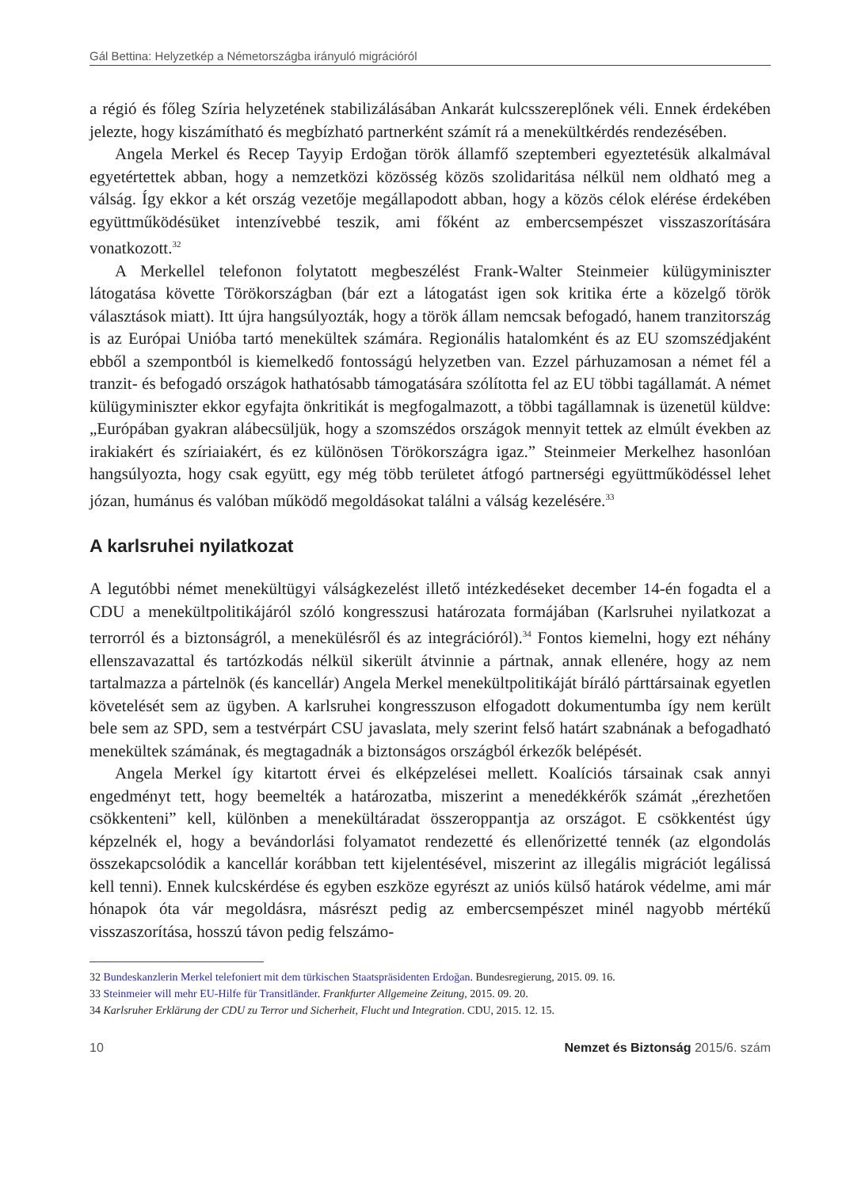Gál Bettina: Helyzetkép a Németországba irányuló migrációról
a régió és főleg Szíria helyzetének stabilizálásában Ankarát kulcsszereplőnek véli. Ennek érdekében jelezte, hogy kiszámítható és megbízható partnerként számít rá a menekültkérdés rendezésében.
Angela Merkel és Recep Tayyip Erdoğan török államfő szeptemberi egyeztetésük alkalmával egyetértettek abban, hogy a nemzetközi közösség közös szolidaritása nélkül nem oldható meg a válság. Így ekkor a két ország vezetője megállapodott abban, hogy a közös célok elérése érdekében együttműködésüket intenzívebbé teszik, ami főként az embercsempészet visszaszorítására vonatkozott.<sup>32</sup>
A Merkellel telefonon folytatott megbeszélést Frank-Walter Steinmeier külügyminiszter látogatása követte Törökországban (bár ezt a látogatást igen sok kritika érte a közelgő török választások miatt). Itt újra hangsúlyozták, hogy a török állam nemcsak befogadó, hanem tranzitország is az Európai Unióba tartó menekültek számára. Regionális hatalomként és az EU szomszédjaként ebből a szempontból is kiemelkedő fontosságú helyzetben van. Ezzel párhuzamosan a német fél a tranzit- és befogadó országok hathatósabb támogatására szólította fel az EU többi tagállamát. A német külügyminiszter ekkor egyfajta önkritikát is megfogalmazott, a többi tagállamnak is üzenetül küldve: „Európában gyakran alábecsüljük, hogy a szomszédos országok mennyit tettek az elmúlt években az irakiakért és szíriaiakért, és ez különösen Törökországra igaz.” Steinmeier Merkelhez hasonlóan hangsúlyozta, hogy csak együtt, egy még több területet átfogó partnerségi együttműködéssel lehet józan, humánus és valóban működő megoldásokat találni a válság kezelésére.<sup>33</sup>
A karlsruhei nyilatkozat
A legutóbbi német menekültügyi válságkezelést illető intézkedéseket december 14-én fogadta el a CDU a menekültpolitikájáról szóló kongresszusi határozata formájában (Karlsruhei nyilatkozat a terrorról és a biztonságról, a menekülésről és az integrációról).<sup>34</sup> Fontos kiemelni, hogy ezt néhány ellenszavazattal és tartózkodás nélkül sikerült átvinnie a pártnak, annak ellenére, hogy az nem tartalmazza a pártelnök (és kancellár) Angela Merkel menekültpolitikáját bíráló párttársainak egyetlen követelését sem az ügyben. A karlsruhei kongresszuson elfogadott dokumentumba így nem került bele sem az SPD, sem a testvérpárt CSU javaslata, mely szerint felső határt szabnának a befogadható menekültek számának, és megtagadnák a biztonságos országból érkezők belépését.
Angela Merkel így kitartott érvei és elképzelései mellett. Koalíciós társainak csak annyi engedményt tett, hogy beemelték a határozatba, miszerint a menedékkérők számát „érezhetően csökkenteni” kell, különben a menekültáradat összeroppantja az országot. E csökkentést úgy képzelnék el, hogy a bevándorlási folyamatot rendezetté és ellenőrizetté tennék (az elgondolás összekapcsolódik a kancellár korábban tett kijelentésével, miszerint az illegális migrációt legálissá kell tenni). Ennek kulcskérdése és egyben eszköze egyrészt az uniós külső határok védelme, ami már hónapok óta vár megoldásra, másrészt pedig az embercsempészet minél nagyobb mértékű visszaszorítása, hosszú távon pedig felszámo-
32 Bundeskanzlerin Merkel telefoniert mit dem türkischen Staatspräsidenten Erdoğan. Bundesregierung, 2015. 09. 16.
33 Steinmeier will mehr EU-Hilfe für Transitländer. Frankfurter Allgemeine Zeitung, 2015. 09. 20.
34 Karlsruher Erklärung der CDU zu Terror und Sicherheit, Flucht und Integration. CDU, 2015. 12. 15.
10 Nemzet és Biztonság 2015/6. szám